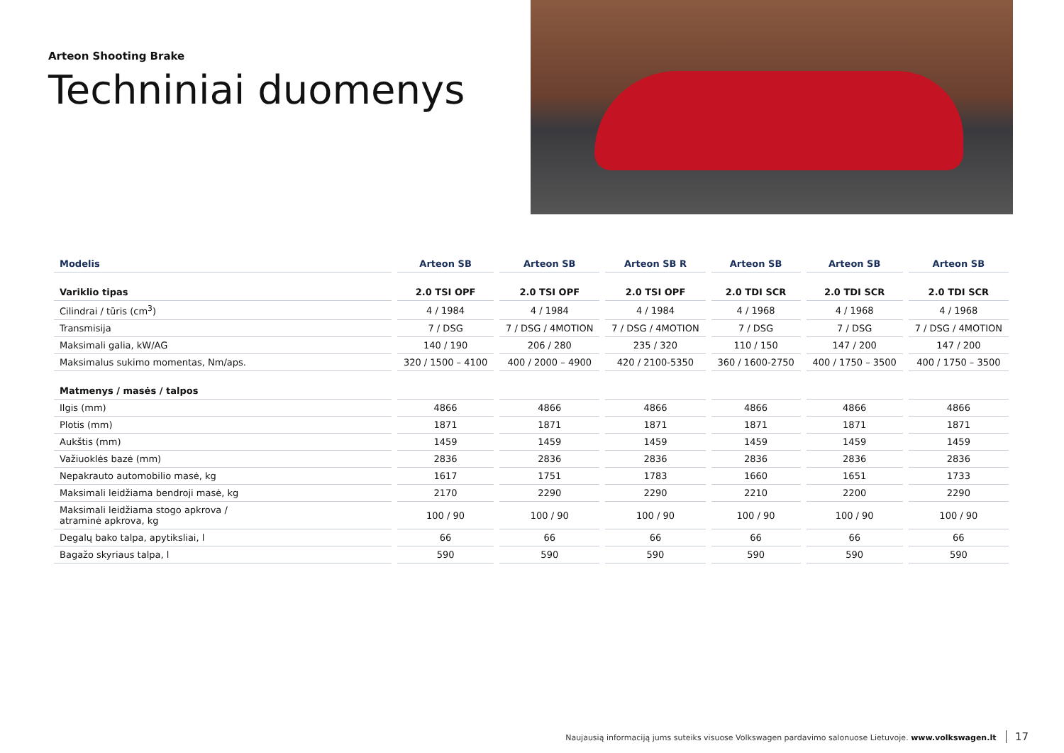Arteon Shooting Brake
Techniniai duomenys
| Modelis | Arteon SB | Arteon SB | Arteon SB R | Arteon SB | Arteon SB | Arteon SB |
| --- | --- | --- | --- | --- | --- | --- |
| Variklio tipas | 2.0 TSI OPF | 2.0 TSI OPF | 2.0 TSI OPF | 2.0 TDI SCR | 2.0 TDI SCR | 2.0 TDI SCR |
| Cilindrai / tūris (cm<sup>3</sup>) | 4 / 1984 | 4 / 1984 | 4 / 1984 | 4 / 1968 | 4 / 1968 | 4 / 1968 |
| Transmisija | 7 / DSG | 7 / DSG / 4MOTION | 7 / DSG / 4MOTION | 7 / DSG | 7 / DSG | 7 / DSG / 4MOTION |
| Maksimali galia, kW/AG | 140 / 190 | 206 / 280 | 235 / 320 | 110 / 150 | 147 / 200 | 147 / 200 |
| Maksimalus sukimo momentas, Nm/aps. | 320 / 1500 – 4100 | 400 / 2000 – 4900 | 420 / 2100-5350 | 360 / 1600-2750 | 400 / 1750 – 3500 | 400 / 1750 – 3500 |
| Matmenys / masės / talpos | | | | | | |
| Ilgis (mm) | 4866 | 4866 | 4866 | 4866 | 4866 | 4866 |
| Plotis (mm) | 1871 | 1871 | 1871 | 1871 | 1871 | 1871 |
| Aukštis (mm) | 1459 | 1459 | 1459 | 1459 | 1459 | 1459 |
| Važiuoklės bazė (mm) | 2836 | 2836 | 2836 | 2836 | 2836 | 2836 |
| Nepakrauto automobilio masė, kg | 1617 | 1751 | 1783 | 1660 | 1651 | 1733 |
| Maksimali leidžiama bendroji masė, kg | 2170 | 2290 | 2290 | 2210 | 2200 | 2290 |
| Maksimali leidžiama stogo apkrova / atraminė apkrova, kg | 100 / 90 | 100 / 90 | 100 / 90 | 100 / 90 | 100 / 90 | 100 / 90 |
| Degalų bako talpa, apytiksliai, l | 66 | 66 | 66 | 66 | 66 | 66 |
| Bagažo skyriaus talpa, l | 590 | 590 | 590 | 590 | 590 | 590 |
Naujausią informaciją jums suteiks visuose Volkswagen pardavimo salonuose Lietuvoje. www.volkswagen.lt 17